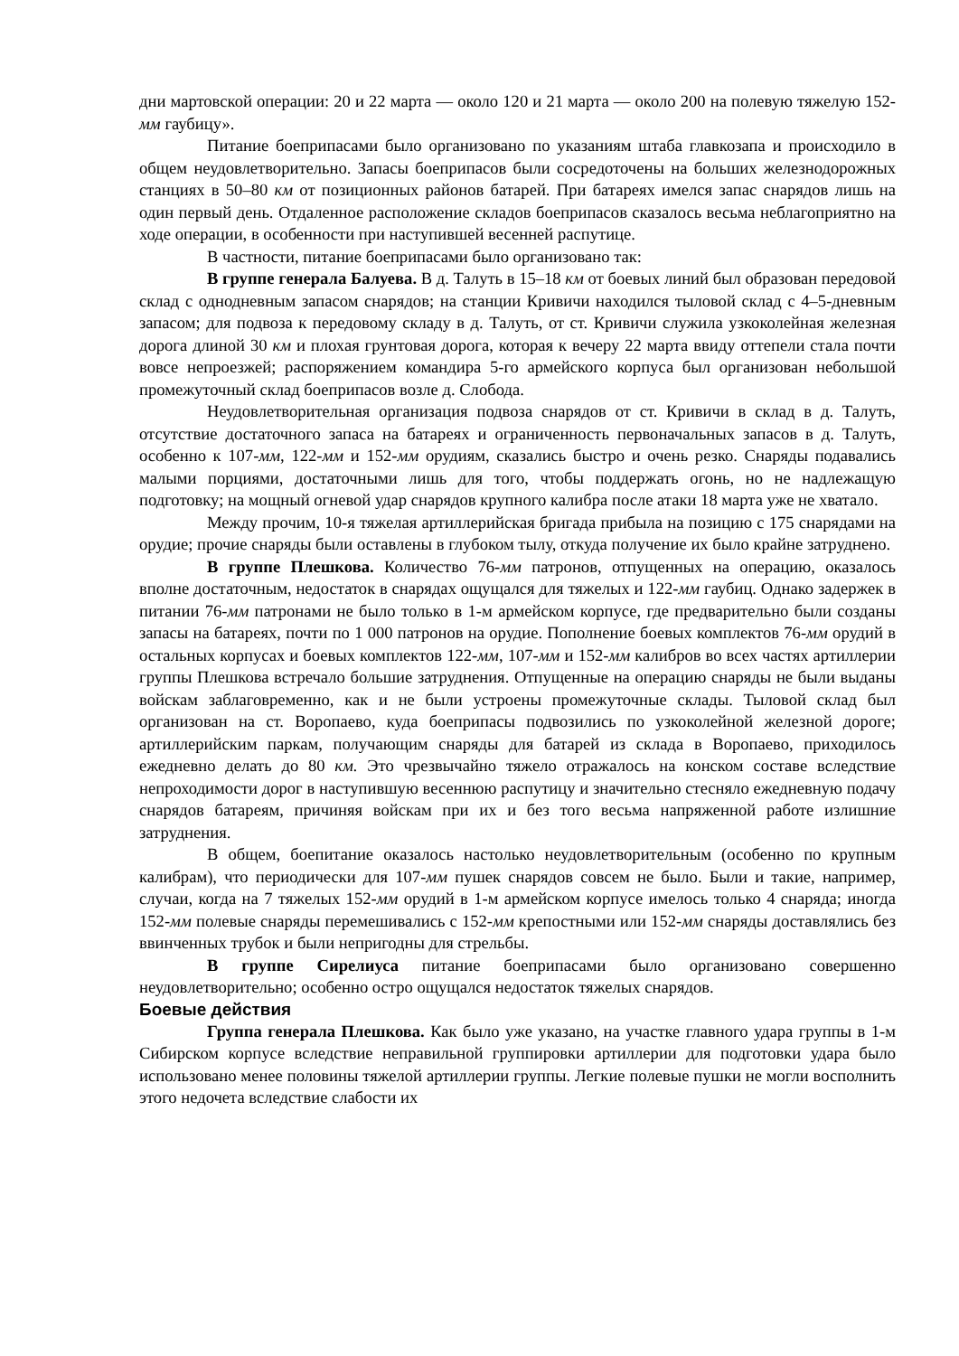дни мартовской операции: 20 и 22 марта — около 120 и 21 марта — около 200 на полевую тяжелую 152-мм гаубицу».
Питание боеприпасами было организовано по указаниям штаба главкозапа и происходило в общем неудовлетворительно. Запасы боеприпасов были сосредоточены на больших железнодорожных станциях в 50–80 км от позиционных районов батарей. При батареях имелся запас снарядов лишь на один первый день. Отдаленное расположение складов боеприпасов сказалось весьма неблагоприятно на ходе операции, в особенности при наступившей весенней распутице.
В частности, питание боеприпасами было организовано так:
В группе генерала Балуева. В д. Талуть в 15–18 км от боевых линий был образован передовой склад с однодневным запасом снарядов; на станции Кривичи находился тыловой склад с 4–5-дневным запасом; для подвоза к передовому складу в д. Талуть, от ст. Кривичи служила узкоколейная железная дорога длиной 30 км и плохая грунтовая дорога, которая к вечеру 22 марта ввиду оттепели стала почти вовсе непроезжей; распоряжением командира 5-го армейского корпуса был организован небольшой промежуточный склад боеприпасов возле д. Слобода.
Неудовлетворительная организация подвоза снарядов от ст. Кривичи в склад в д. Талуть, отсутствие достаточного запаса на батареях и ограниченность первоначальных запасов в д. Талуть, особенно к 107-мм, 122-мм и 152-мм орудиям, сказались быстро и очень резко. Снаряды подавались малыми порциями, достаточными лишь для того, чтобы поддержать огонь, но не надлежащую подготовку; на мощный огневой удар снарядов крупного калибра после атаки 18 марта уже не хватало.
Между прочим, 10-я тяжелая артиллерийская бригада прибыла на позицию с 175 снарядами на орудие; прочие снаряды были оставлены в глубоком тылу, откуда получение их было крайне затруднено.
В группе Плешкова. Количество 76-мм патронов, отпущенных на операцию, оказалось вполне достаточным, недостаток в снарядах ощущался для тяжелых и 122-мм гаубиц. Однако задержек в питании 76-мм патронами не было только в 1-м армейском корпусе, где предварительно были созданы запасы на батареях, почти по 1 000 патронов на орудие. Пополнение боевых комплектов 76-мм орудий в остальных корпусах и боевых комплектов 122-мм, 107-мм и 152-мм калибров во всех частях артиллерии группы Плешкова встречало большие затруднения. Отпущенные на операцию снаряды не были выданы войскам заблаговременно, как и не были устроены промежуточные склады. Тыловой склад был организован на ст. Воропаево, куда боеприпасы подвозились по узкоколейной железной дороге; артиллерийским паркам, получающим снаряды для батарей из склада в Воропаево, приходилось ежедневно делать до 80 км. Это чрезвычайно тяжело отражалось на конском составе вследствие непроходимости дорог в наступившую весеннюю распутицу и значительно стесняло ежедневную подачу снарядов батареям, причиняя войскам при их и без того весьма напряженной работе излишние затруднения.
В общем, боепитание оказалось настолько неудовлетворительным (особенно по крупным калибрам), что периодически для 107-мм пушек снарядов совсем не было. Были и такие, например, случаи, когда на 7 тяжелых 152-мм орудий в 1-м армейском корпусе имелось только 4 снаряда; иногда 152-мм полевые снаряды перемешивались с 152-мм крепостными или 152-мм снаряды доставлялись без ввинченных трубок и были непригодны для стрельбы.
В группе Сирелиуса питание боеприпасами было организовано совершенно неудовлетворительно; особенно остро ощущался недостаток тяжелых снарядов.
Боевые действия
Группа генерала Плешкова. Как было уже указано, на участке главного удара группы в 1-м Сибирском корпусе вследствие неправильной группировки артиллерии для подготовки удара было использовано менее половины тяжелой артиллерии группы. Легкие полевые пушки не могли восполнить этого недочета вследствие слабости их